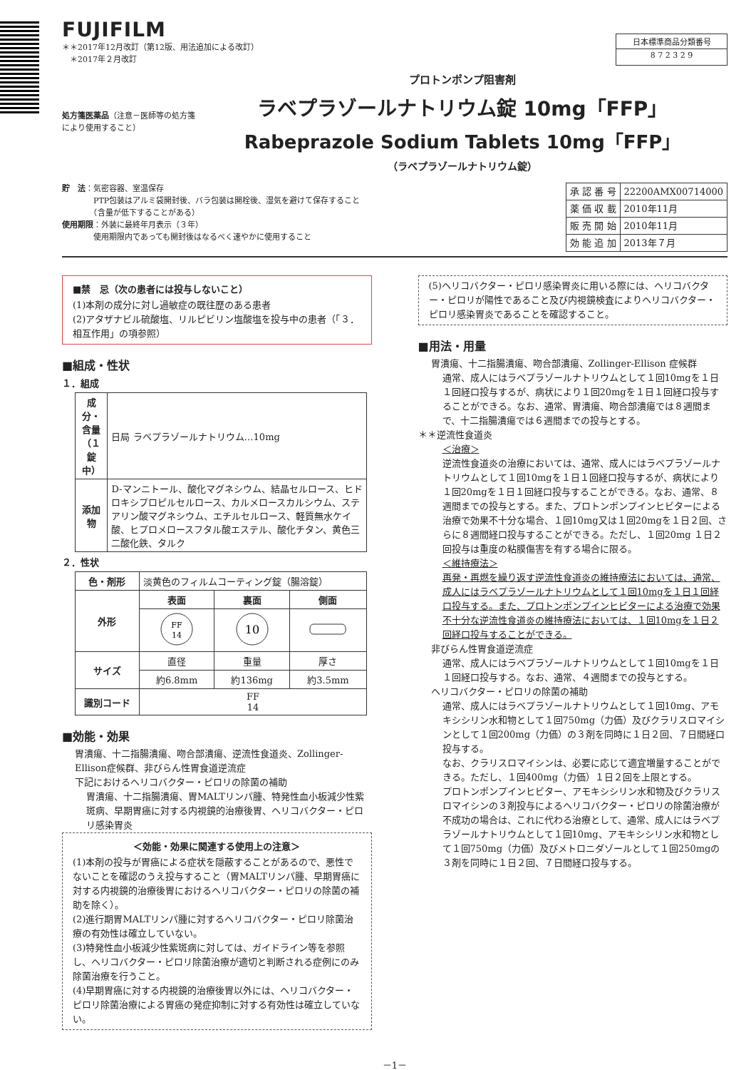FUJIFILM
＊＊2017年12月改訂（第12版、用法追加による改訂）
　＊2017年２月改訂
日本標準商品分類番号
8 7 2 3 2 9
処方箋医薬品（注意－医師等の処方箋により使用すること）
プロトンポンプ阻害剤
ラベプラゾールナトリウム錠 10mg「FFP」
Rabeprazole Sodium Tablets 10mg「FFP」
（ラベプラゾールナトリウム錠）
貯　法：気密容器、室温保存
　　　　PTP包装はアルミ袋開封後、バラ包装は開栓後、湿気を避けて保存すること
　　　　（含量が低下することがある）
使用期限：外装に最終年月表示（３年）
　　　　使用期限内であっても開封後はなるべく速やかに使用すること
| 承 認 番 号 | 22200AMX00714000 |
| 薬 価 収 載 | 2010年11月 |
| 販 売 開 始 | 2010年11月 |
| 効 能 追 加 | 2013年７月 |
■禁　忌（次の患者には投与しないこと）
(1)本剤の成分に対し過敏症の既往歴のある患者
(2)アタザナビル硫酸塩、リルピビリン塩酸塩を投与中の患者（「３．相互作用」の項参照）
■組成・性状
１．組成
| 成分・含量 （１錠中） | 日局 ラベプラゾールナトリウム…10mg |
| 添加物 | D-マンニトール、酸化マグネシウム、結晶セルロース、ヒドロキシプロピルセルロース、カルメロースカルシウム、ステアリン酸マグネシウム、エチルセルロース、軽質無水ケイ酸、ヒプロメロースフタル酸エステル、酸化チタン、黄色三二酸化鉄、タルク |
２．性状
| 色・剤形 | 淡黄色のフィルムコーティング錠（腸溶錠） | | |
| 外形 | 表面 | 裏面 | 側面 |
| | FF 14 | 10 | |
| サイズ | 直径 | 重量 | 厚さ |
| | 約6.8mm | 約136mg | 約3.5mm |
| 識別コード | FF 14 | | |
■効能・効果
胃潰瘍、十二指腸潰瘍、吻合部潰瘍、逆流性食道炎、Zollinger-Ellison症候群、非びらん性胃食道逆流症
下記におけるヘリコバクター・ピロリの除菌の補助
胃潰瘍、十二指腸潰瘍、胃MALTリンパ腫、特発性血小板減少性紫斑病、早期胃癌に対する内視鏡的治療後胃、ヘリコバクター・ピロリ感染胃炎
＜効能・効果に関連する使用上の注意＞
(1)本剤の投与が胃癌による症状を隠蔽することがあるので、悪性でないことを確認のうえ投与すること（胃MALTリンパ腫、早期胃癌に対する内視鏡的治療後胃におけるヘリコバクター・ピロリの除菌の補助を除く）。
(2)進行期胃MALTリンパ腫に対するヘリコバクター・ピロリ除菌治療の有効性は確立していない。
(3)特発性血小板減少性紫斑病に対しては、ガイドライン等を参照し、ヘリコバクター・ピロリ除菌治療が適切と判断される症例にのみ除菌治療を行うこと。
(4)早期胃癌に対する内視鏡的治療後胃以外には、ヘリコバクター・ピロリ除菌治療による胃癌の発症抑制に対する有効性は確立していない。
(5)ヘリコバクター・ピロリ感染胃炎に用いる際には、ヘリコバクター・ピロリが陽性であること及び内視鏡検査によりヘリコバクター・ピロリ感染胃炎であることを確認すること。
■用法・用量
胃潰瘍、十二指腸潰瘍、吻合部潰瘍、Zollinger-Ellison 症候群
通常、成人にはラベプラゾールナトリウムとして１回10mgを１日１回経口投与するが、病状により１回20mgを１日１回経口投与することができる。なお、通常、胃潰瘍、吻合部潰瘍では８週間まで、十二指腸潰瘍では６週間までの投与とする。
＊＊逆流性食道炎
＜治療＞
逆流性食道炎の治療においては、通常、成人にはラベプラゾールナトリウムとして１回10mgを１日１回経口投与するが、病状により１回20mgを１日１回経口投与することができる。なお、通常、８週間までの投与とする。また、プロトンポンプインヒビターによる治療で効果不十分な場合、１回10mg又は１回20mgを１日２回、さらに８週間経口投与することができる。ただし、１回20mg １日２回投与は重度の粘膜傷害を有する場合に限る。
＜維持療法＞
再発・再燃を繰り返す逆流性食道炎の維持療法においては、通常、成人にはラベプラゾールナトリウムとして１回10mgを１日１回経口投与する。また、プロトンポンプインヒビターによる治療で効果不十分な逆流性食道炎の維持療法においては、１回10mgを１日２回経口投与することができる。
非びらん性胃食道逆流症
通常、成人にはラベプラゾールナトリウムとして１回10mgを１日１回経口投与する。なお、通常、４週間までの投与とする。
ヘリコバクター・ピロリの除菌の補助
通常、成人にはラベプラゾールナトリウムとして１回10mg、アモキシシリン水和物として１回750mg（力価）及びクラリスロマイシンとして１回200mg（力価）の３剤を同時に１日２回、７日間経口投与する。
なお、クラリスロマイシンは、必要に応じて適宜増量することができる。ただし、１回400mg（力価）１日２回を上限とする。
プロトンポンプインヒビター、アモキシシリン水和物及びクラリスロマイシンの３剤投与によるヘリコバクター・ピロリの除菌治療が不成功の場合は、これに代わる治療として、通常、成人にはラベプラゾールナトリウムとして１回10mg、アモキシシリン水和物として１回750mg（力価）及びメトロニダゾールとして１回250mgの３剤を同時に１日２回、７日間経口投与する。
－1－